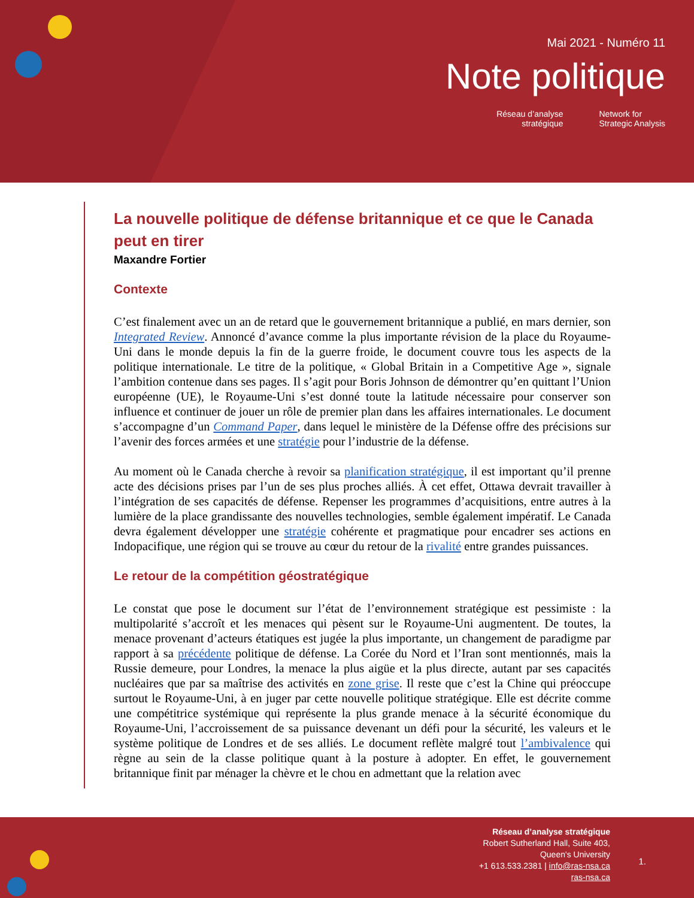Mai 2021 - Numéro 11
Note politique
Réseau d’analyse
stratégique
Network for
Strategic Analysis
La nouvelle politique de défense britannique et ce que le Canada peut en tirer
Maxandre Fortier
Contexte
C’est finalement avec un an de retard que le gouvernement britannique a publié, en mars dernier, son Integrated Review. Annoncé d’avance comme la plus importante révision de la place du Royaume-Uni dans le monde depuis la fin de la guerre froide, le document couvre tous les aspects de la politique internationale. Le titre de la politique, « Global Britain in a Competitive Age », signale l’ambition contenue dans ses pages. Il s’agit pour Boris Johnson de démontrer qu’en quittant l’Union européenne (UE), le Royaume-Uni s’est donné toute la latitude nécessaire pour conserver son influence et continuer de jouer un rôle de premier plan dans les affaires internationales. Le document s’accompagne d’un Command Paper, dans lequel le ministère de la Défense offre des précisions sur l’avenir des forces armées et une stratégie pour l’industrie de la défense.
Au moment où le Canada cherche à revoir sa planification stratégique, il est important qu’il prenne acte des décisions prises par l’un de ses plus proches alliés. À cet effet, Ottawa devrait travailler à l’intégration de ses capacités de défense. Repenser les programmes d’acquisitions, entre autres à la lumière de la place grandissante des nouvelles technologies, semble également impératif. Le Canada devra également développer une stratégie cohérente et pragmatique pour encadrer ses actions en Indopacifique, une région qui se trouve au cœur du retour de la rivalité entre grandes puissances.
Le retour de la compétition géostratégique
Le constat que pose le document sur l’état de l’environnement stratégique est pessimiste : la multipolarité s’accroît et les menaces qui pèsent sur le Royaume-Uni augmentent. De toutes, la menace provenant d’acteurs étatiques est jugée la plus importante, un changement de paradigme par rapport à sa précédente politique de défense. La Corée du Nord et l’Iran sont mentionnés, mais la Russie demeure, pour Londres, la menace la plus aigüe et la plus directe, autant par ses capacités nucléaires que par sa maîtrise des activités en zone grise. Il reste que c’est la Chine qui préoccupe surtout le Royaume-Uni, à en juger par cette nouvelle politique stratégique. Elle est décrite comme une compétitrice systémique qui représente la plus grande menace à la sécurité économique du Royaume-Uni, l’accroissement de sa puissance devenant un défi pour la sécurité, les valeurs et le système politique de Londres et de ses alliés. Le document reflète malgré tout l’ambivalence qui règne au sein de la classe politique quant à la posture à adopter. En effet, le gouvernement britannique finit par ménager la chèvre et le chou en admettant que la relation avec
Réseau d’analyse stratégique
Robert Sutherland Hall, Suite 403,
Queen's University
+1 613.533.2381 | info@ras-nsa.ca
ras-nsa.ca
1.